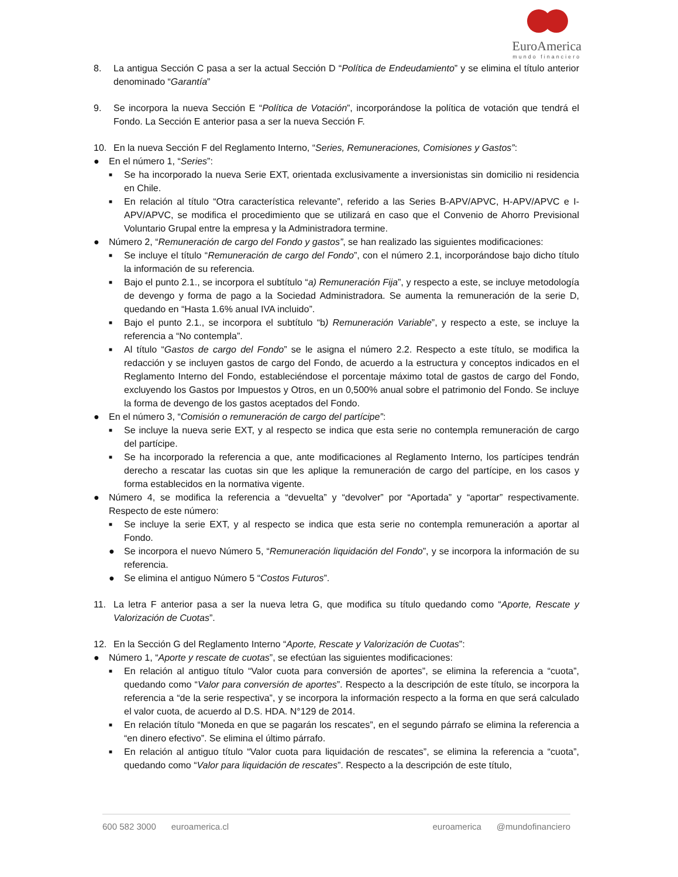EuroAmerica
mundo financiero
8. La antigua Sección C pasa a ser la actual Sección D “Política de Endeudamiento” y se elimina el título anterior denominado “Garantía”
9. Se incorpora la nueva Sección E “Política de Votación”, incorporándose la política de votación que tendrá el Fondo. La Sección E anterior pasa a ser la nueva Sección F.
10. En la nueva Sección F del Reglamento Interno, “Series, Remuneraciones, Comisiones y Gastos”:
● En el número 1, “Series”:
■
Se ha incorporado la nueva Serie EXT, orientada exclusivamente a inversionistas sin domicilio ni residencia en Chile.
■
En relación al título “Otra característica relevante”, referido a las Series B-APV/APVC, H-APV/APVC e I-APV/APVC, se modifica el procedimiento que se utilizará en caso que el Convenio de Ahorro Previsional Voluntario Grupal entre la empresa y la Administradora termine.
● Número 2, “Remuneración de cargo del Fondo y gastos”, se han realizado las siguientes modificaciones:
■
Se incluye el título “Remuneración de cargo del Fondo”, con el número 2.1, incorporándose bajo dicho título la información de su referencia.
■
Bajo el punto 2.1., se incorpora el subtítulo “a) Remuneración Fija”, y respecto a este, se incluye metodología de devengo y forma de pago a la Sociedad Administradora. Se aumenta la remuneración de la serie D, quedando en “Hasta 1.6% anual IVA incluido”.
■
Bajo el punto 2.1., se incorpora el subtítulo “b) Remuneración Variable”, y respecto a este, se incluye la referencia a “No contempla”.
■
Al título “Gastos de cargo del Fondo” se le asigna el número 2.2. Respecto a este título, se modifica la redacción y se incluyen gastos de cargo del Fondo, de acuerdo a la estructura y conceptos indicados en el Reglamento Interno del Fondo, estableciéndose el porcentaje máximo total de gastos de cargo del Fondo, excluyendo los Gastos por Impuestos y Otros, en un 0,500% anual sobre el patrimonio del Fondo. Se incluye la forma de devengo de los gastos aceptados del Fondo.
● En el número 3, “Comisión o remuneración de cargo del partícipe”:
■
Se incluye la nueva serie EXT, y al respecto se indica que esta serie no contempla remuneración de cargo del partícipe.
■
Se ha incorporado la referencia a que, ante modificaciones al Reglamento Interno, los partícipes tendrán derecho a rescatar las cuotas sin que les aplique la remuneración de cargo del partícipe, en los casos y forma establecidos en la normativa vigente.
● Número 4, se modifica la referencia a “devuelta” y “devolver” por “Aportada” y “aportar” respectivamente. Respecto de este número:
■
Se incluye la serie EXT, y al respecto se indica que esta serie no contempla remuneración a aportar al Fondo.
● Se incorpora el nuevo Número 5, “Remuneración liquidación del Fondo”, y se incorpora la información de su referencia.
● Se elimina el antiguo Número 5 “Costos Futuros”.
11. La letra F anterior pasa a ser la nueva letra G, que modifica su título quedando como “Aporte, Rescate y Valorización de Cuotas”.
12. En la Sección G del Reglamento Interno “Aporte, Rescate y Valorización de Cuotas”:
● Número 1, “Aporte y rescate de cuotas”, se efectúan las siguientes modificaciones:
■
En relación al antiguo título “Valor cuota para conversión de aportes”, se elimina la referencia a “cuota”, quedando como “Valor para conversión de aportes”. Respecto a la descripción de este título, se incorpora la referencia a “de la serie respectiva”, y se incorpora la información respecto a la forma en que será calculado el valor cuota, de acuerdo al D.S. HDA. N°129 de 2014.
■
En relación título “Moneda en que se pagarán los rescates”, en el segundo párrafo se elimina la referencia a “en dinero efectivo”. Se elimina el último párrafo.
■
En relación al antiguo título “Valor cuota para liquidación de rescates”, se elimina la referencia a “cuota”, quedando como “Valor para liquidación de rescates”. Respecto a la descripción de este título,
600 582 3000 euroamerica.cl euroamerica @mundofinanciero